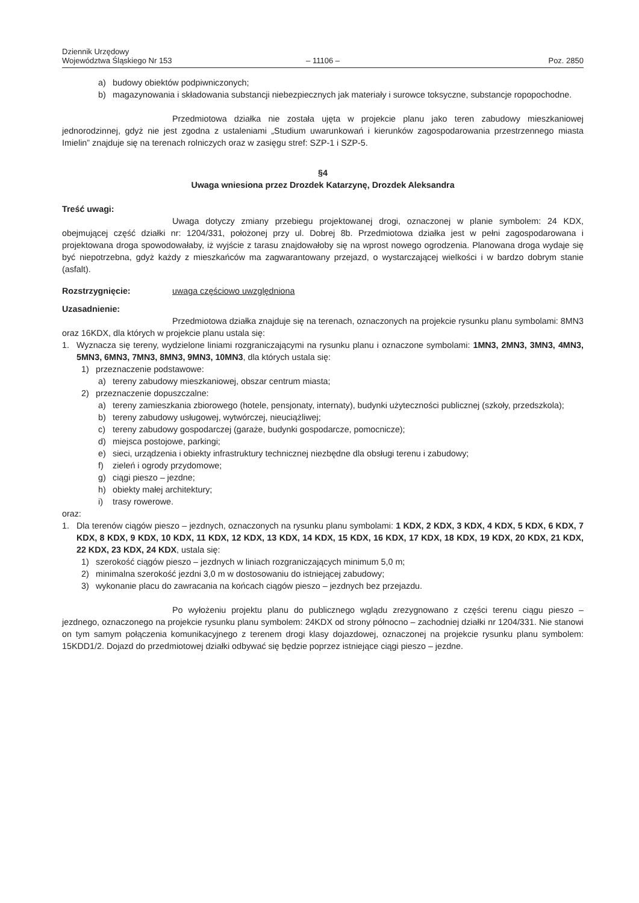Dziennik Urzędowy
Województwa Śląskiego Nr 153
– 11106 –
Poz. 2850
a) budowy obiektów podpiwniczonych;
b) magazynowania i składowania substancji niebezpiecznych jak materiały i surowce toksyczne, substancje ropopochodne.
Przedmiotowa działka nie została ujęta w projekcie planu jako teren zabudowy mieszkaniowej jednorodzinnej, gdyż nie jest zgodna z ustaleniami „Studium uwarunkowań i kierunków zagospodarowania przestrzennego miasta Imielin” znajduje się na terenach rolniczych oraz w zasięgu stref: SZP-1 i SZP-5.
§4
Uwaga wniesiona przez Drozdek Katarzynę, Drozdek Aleksandra
Treść uwagi:
Uwaga dotyczy zmiany przebiegu projektowanej drogi, oznaczonej w planie symbolem: 24 KDX, obejmującej część działki nr: 1204/331, położonej przy ul. Dobrej 8b. Przedmiotowa działka jest w pełni zagospodarowana i projektowana droga spowodowałaby, iż wyjście z tarasu znajdowałoby się na wprost nowego ogrodzenia. Planowana droga wydaje się być niepotrzebna, gdyż każdy z mieszkańców ma zagwarantowany przejazd, o wystarczającej wielkości i w bardzo dobrym stanie (asfalt).
Rozstrzygnięcie: uwaga częściowo uwzględniona
Uzasadnienie:
Przedmiotowa działka znajduje się na terenach, oznaczonych na projekcie rysunku planu symbolami: 8MN3 oraz 16KDX, dla których w projekcie planu ustala się:
1. Wyznacza się tereny, wydzielone liniami rozgraniczającymi na rysunku planu i oznaczone symbolami: 1MN3, 2MN3, 3MN3, 4MN3, 5MN3, 6MN3, 7MN3, 8MN3, 9MN3, 10MN3, dla których ustala się:
1) przeznaczenie podstawowe:
a) tereny zabudowy mieszkaniowej, obszar centrum miasta;
2) przeznaczenie dopuszczalne:
a) tereny zamieszkania zbiorowego (hotele, pensjonaty, internaty), budynki użyteczności publicznej (szkoły, przedszkola);
b) tereny zabudowy usługowej, wytwórczej, nieuciążliwej;
c) tereny zabudowy gospodarczej (garaże, budynki gospodarcze, pomocnicze);
d) miejsca postojowe, parkingi;
e) sieci, urządzenia i obiekty infrastruktury technicznej niezbędne dla obsługi terenu i zabudowy;
f) zieleń i ogrody przydomowe;
g) ciągi pieszo – jezdne;
h) obiekty małej architektury;
i) trasy rowerowe.
oraz:
1. Dla terenów ciągów pieszo – jezdnych, oznaczonych na rysunku planu symbolami: 1 KDX, 2 KDX, 3 KDX, 4 KDX, 5 KDX, 6 KDX, 7 KDX, 8 KDX, 9 KDX, 10 KDX, 11 KDX, 12 KDX, 13 KDX, 14 KDX, 15 KDX, 16 KDX, 17 KDX, 18 KDX, 19 KDX, 20 KDX, 21 KDX, 22 KDX, 23 KDX, 24 KDX, ustala się:
1) szerokość ciągów pieszo – jezdnych w liniach rozgraniczających minimum 5,0 m;
2) minimalna szerokość jezdni 3,0 m w dostosowaniu do istniejącej zabudowy;
3) wykonanie placu do zawracania na końcach ciągów pieszo – jezdnych bez przejazdu.
Po wyłożeniu projektu planu do publicznego wglądu zrezygnowano z części terenu ciągu pieszo – jezdnego, oznaczonego na projekcie rysunku planu symbolem: 24KDX od strony północno – zachodniej działki nr 1204/331. Nie stanowi on tym samym połączenia komunikacyjnego z terenem drogi klasy dojazdowej, oznaczonej na projekcie rysunku planu symbolem: 15KDD1/2. Dojazd do przedmiotowej działki odbywać się będzie poprzez istniejące ciągi pieszo – jezdne.